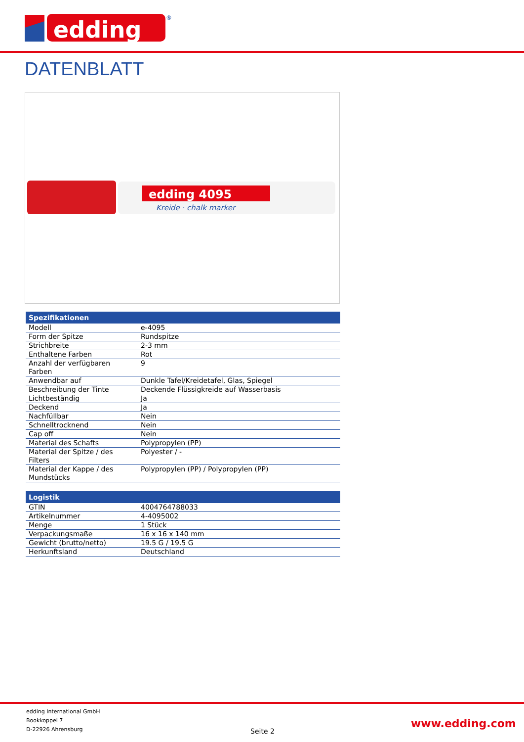edding
®
DATENBLATT
edding 4095
Kreide · chalk marker
| Spezifikationen | |
| --- | --- |
| Modell | e-4095 |
| Form der Spitze | Rundspitze |
| Strichbreite | 2-3 mm |
| Enthaltene Farben | Rot |
| Anzahl der verfügbaren Farben | 9 |
| Anwendbar auf | Dunkle Tafel/Kreidetafel, Glas, Spiegel |
| Beschreibung der Tinte | Deckende Flüssigkreide auf Wasserbasis |
| Lichtbeständig | Ja |
| Deckend | Ja |
| Nachfüllbar | Nein |
| Schnelltrocknend | Nein |
| Cap off | Nein |
| Material des Schafts | Polypropylen (PP) |
| Material der Spitze / des Filters | Polyester / - |
| Material der Kappe / des Mundstücks | Polypropylen (PP) / Polypropylen (PP) |
| Logistik | |
| --- | --- |
| GTIN | 4004764788033 |
| Artikelnummer | 4-4095002 |
| Menge | 1 Stück |
| Verpackungsmaße | 16 x 16 x 140 mm |
| Gewicht (brutto/netto) | 19.5 G / 19.5 G |
| Herkunftsland | Deutschland |
edding International GmbH
Bookkoppel 7
D-22926 Ahrensburg
Seite 2
www.edding.com